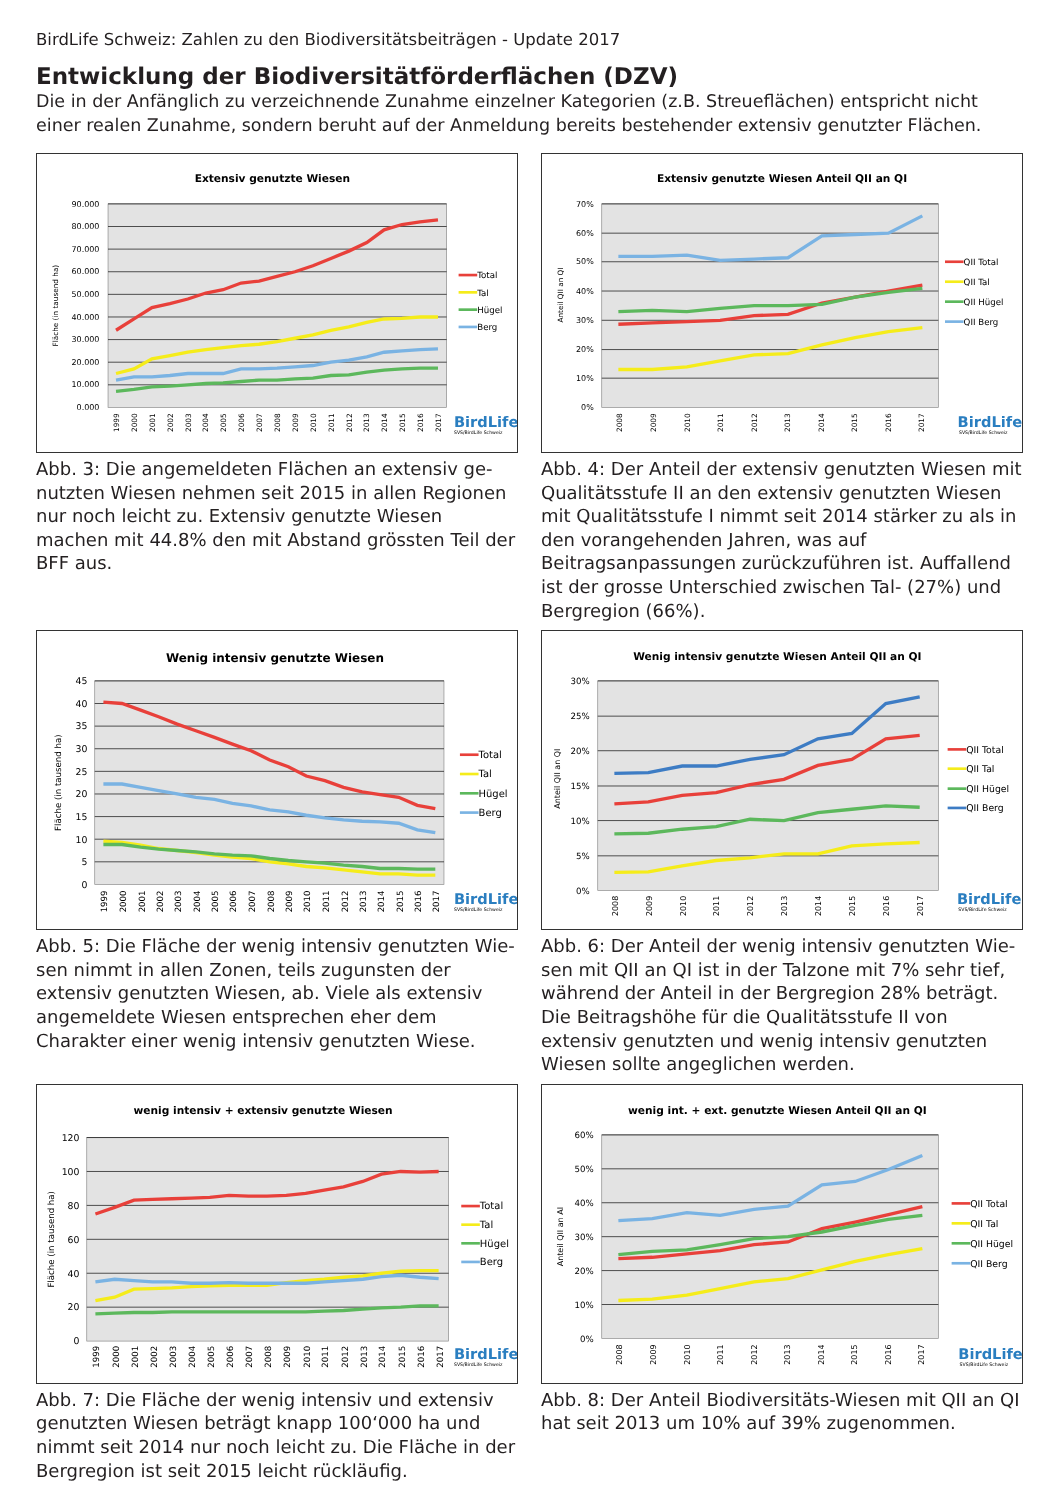BirdLife Schweiz: Zahlen zu den Biodiversitätsbeiträgen - Update 2017
Entwicklung der Biodiversitätförderflächen (DZV)
Die in der Anfänglich zu verzeichnende Zunahme einzelner Kategorien (z.B. Streueflächen) entspricht nicht einer re­alen Zunahme, sondern beruht auf der Anmeldung bereits bestehender extensiv genutzter Flächen.
Extensiv genutzte Wiesen
90.000
80.000
70.000
60.000
50.000
40.000
30.000
20.000
10.000
0.000
Fläche (in tausend ha)
1999
2000
2001
2002
2003
2004
2005
2006
2007
2008
2009
2010
2011
2012
2013
2014
2015
2016
2017
Total
Tal
Hügel
Berg
BirdLife
SVS/BirdLife Schweiz
Abb. 3: Die angemeldeten Flächen an extensiv ge­nutzten Wiesen nehmen seit 2015 in allen Regionen nur noch leicht zu. Extensiv genutzte Wiesen machen mit 44.8% den mit Abstand grössten Teil der BFF aus.
Extensiv genutzte Wiesen Anteil QII an QI
70%
60%
50%
40%
30%
20%
10%
0%
Anteil QII an QI
2008
2009
2010
2011
2012
2013
2014
2015
2016
2017
QII Total
QII Tal
QII Hügel
QII Berg
BirdLife
SVS/BirdLife Schweiz
Abb. 4: Der Anteil der extensiv genutzten Wiesen mit Qualitätsstufe II an den extensiv genutzten Wiesen mit Qualitätsstufe I nimmt seit 2014 stärker zu als in den vorangehenden Jahren, was auf Beitragsanpassungen zurückzuführen ist. Auffallend ist der grosse Unterschied zwischen Tal- (27%) und Bergregion (66%).
Wenig intensiv genutzte Wiesen
45
40
35
30
25
20
15
10
5
0
Fläche (in tausend ha)
1999
2000
2001
2002
2003
2004
2005
2006
2007
2008
2009
2010
2011
2012
2013
2014
2015
2016
2017
Total
Tal
Hügel
Berg
BirdLife
SVS/BirdLife Schweiz
Abb. 5: Die Fläche der wenig intensiv genutzten Wie­sen nimmt in allen Zonen, teils zugunsten der extensiv genutzten Wiesen, ab. Viele als extensiv angemeldete Wiesen entsprechen eher dem Charakter einer wenig intensiv genutzten Wiese.
Wenig intensiv genutzte Wiesen Anteil QII an QI
30%
25%
20%
15%
10%
5%
0%
Anteil QII an QI
2008
2009
2010
2011
2012
2013
2014
2015
2016
2017
QII Total
QII Tal
QII Hügel
QII Berg
BirdLife
SVS/BirdLife Schweiz
Abb. 6: Der Anteil der wenig intensiv genutzten Wie­sen mit QII an QI ist in der Talzone mit 7% sehr tief, während der Anteil in der Bergregion 28% beträgt. Die Beitragshöhe für die Qualitätsstufe II von extensiv genutzten und wenig intensiv genutzten Wiesen sollte angeglichen werden.
wenig intensiv + extensiv genutzte Wiesen
120
100
80
60
40
20
0
Fläche (in tausend ha)
1999
2000
2001
2002
2003
2004
2005
2006
2007
2008
2009
2010
2011
2012
2013
2014
2015
2016
2017
Total
Tal
Hügel
Berg
BirdLife
SVS/BirdLife Schweiz
Abb. 7: Die Fläche der wenig intensiv und extensiv genutzten Wiesen beträgt knapp 100‘000 ha und nimmt seit 2014 nur noch leicht zu. Die Fläche in der Bergregi­on ist seit 2015 leicht rückläufig.
wenig int. + ext. genutzte Wiesen Anteil QII an QI
60%
50%
40%
30%
20%
10%
0%
Anteil QII an AI
2008
2009
2010
2011
2012
2013
2014
2015
2016
2017
QII Total
QII Tal
QII Hügel
QII Berg
BirdLife
SVS/BirdLife Schweiz
Abb. 8: Der Anteil Biodiversitäts-Wiesen mit QII an QI hat seit 2013 um 10% auf 39% zugenommen.